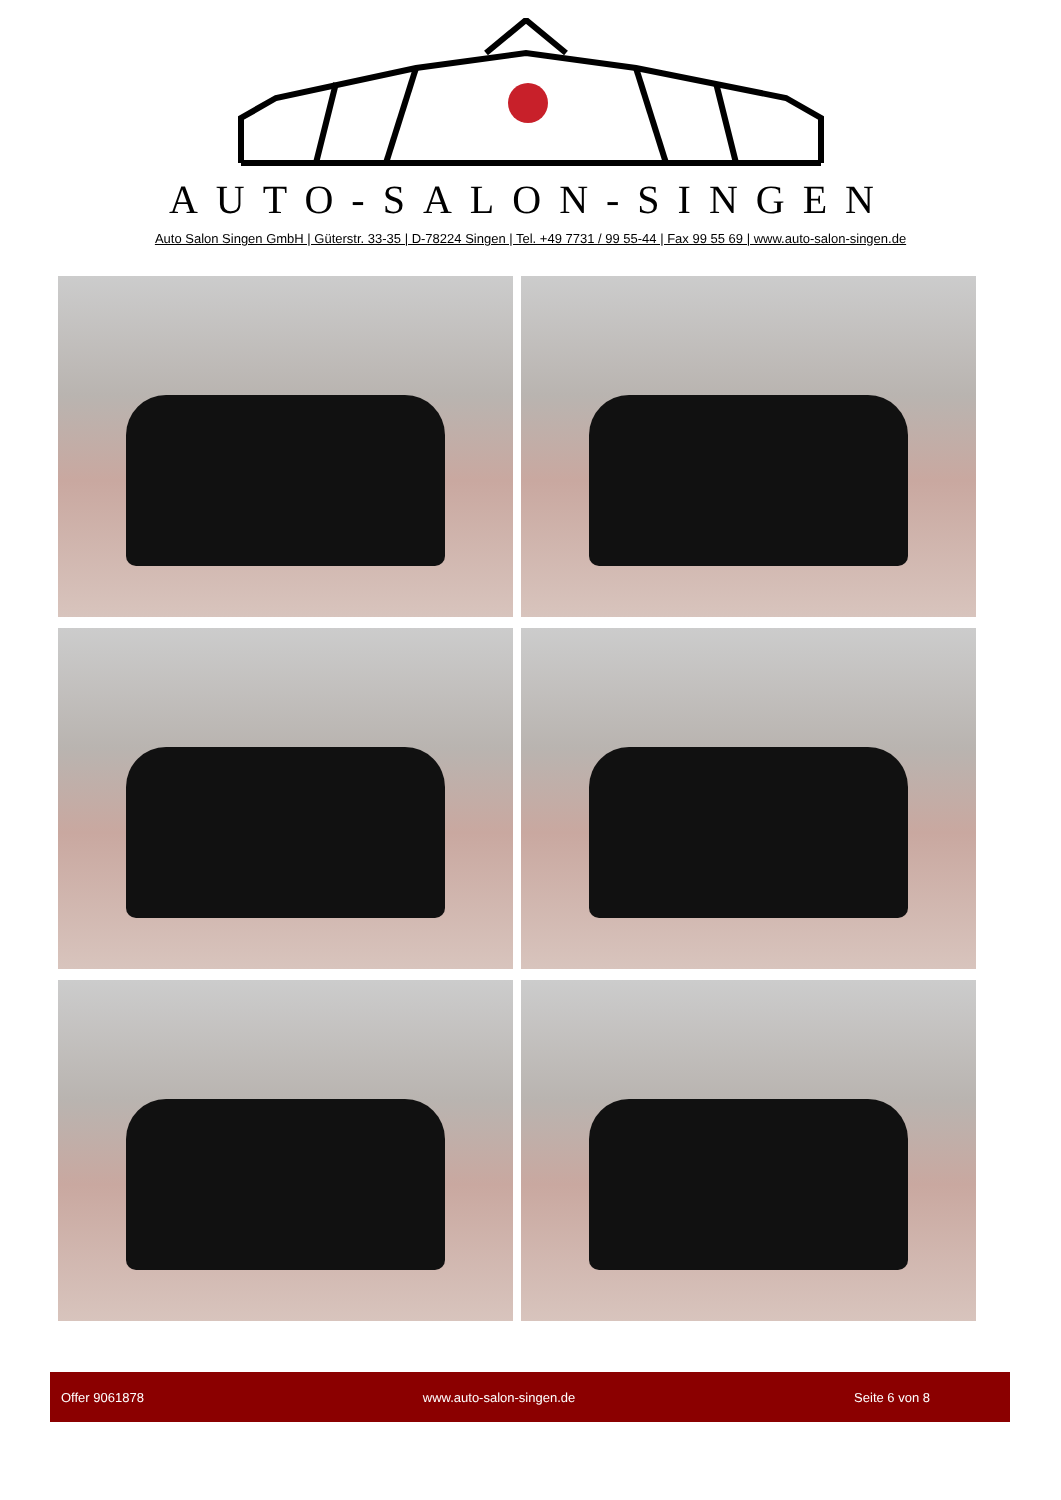AUTO-SALON-SINGEN
Auto Salon Singen GmbH | Güterstr. 33-35 | D-78224 Singen | Tel. +49 7731 / 99 55-44 | Fax 99 55 69 | www.auto-salon-singen.de
Offer 9061878 www.auto-salon-singen.de Seite 6 von 8